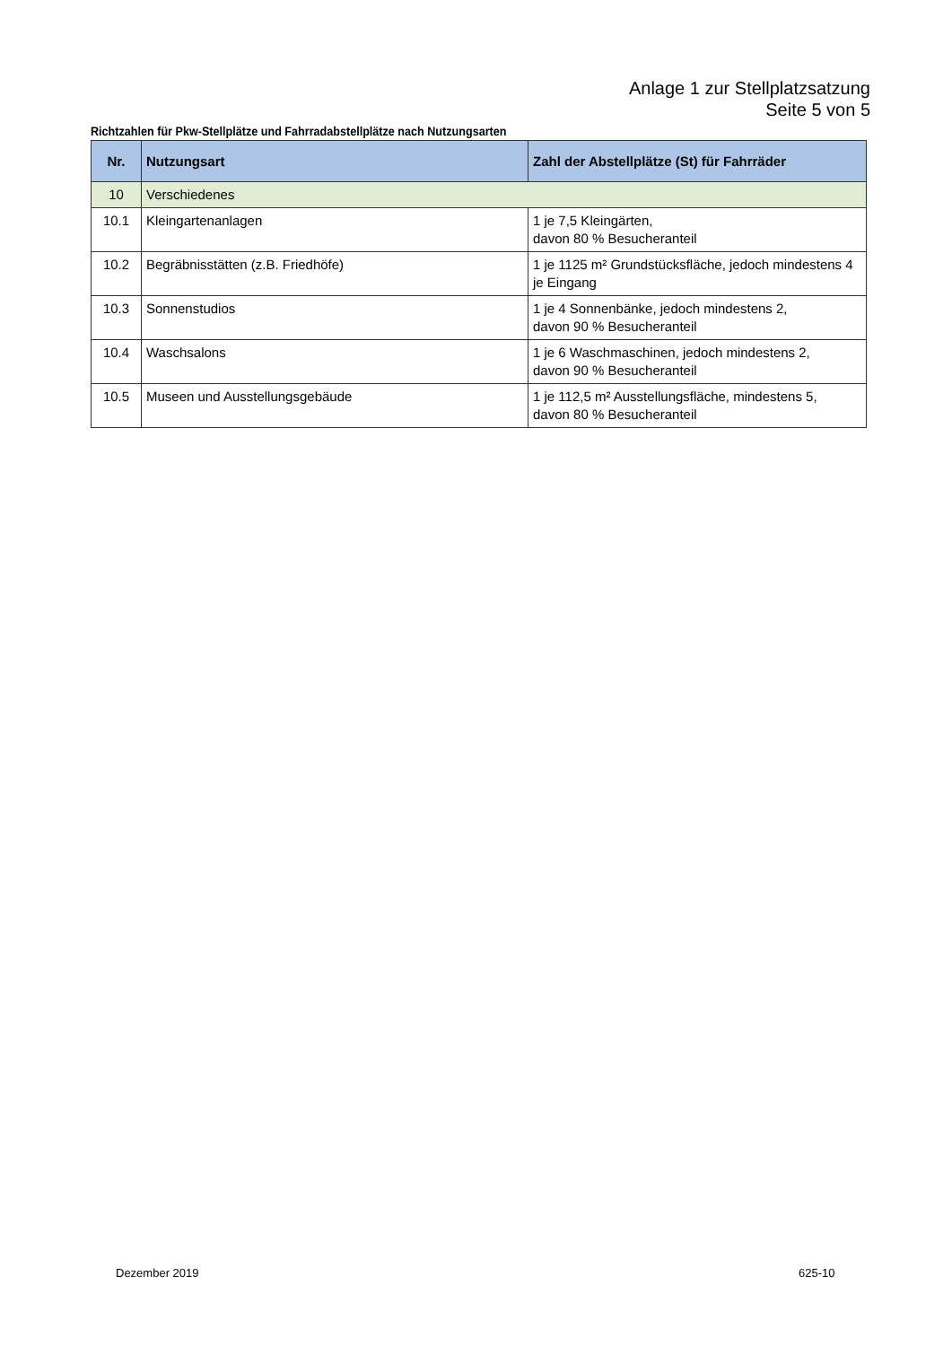Anlage 1 zur Stellplatzsatzung
Seite 5 von 5
Richtzahlen für Pkw-Stellplätze und Fahrradabstellplätze nach Nutzungsarten
| Nr. | Nutzungsart | Zahl der Abstellplätze (St) für Fahrräder |
| --- | --- | --- |
| 10 | Verschiedenes | |
| 10.1 | Kleingartenanlagen | 1 je 7,5 Kleingärten, davon 80 % Besucheranteil |
| 10.2 | Begräbnisstätten (z.B. Friedhöfe) | 1 je 1125 m² Grundstücksfläche, jedoch mindestens 4 je Eingang |
| 10.3 | Sonnenstudios | 1 je 4 Sonnenbänke, jedoch mindestens 2, davon 90 % Besucheranteil |
| 10.4 | Waschsalons | 1 je 6 Waschmaschinen, jedoch mindestens 2, davon 90 % Besucheranteil |
| 10.5 | Museen und Ausstellungsgebäude | 1 je 112,5 m² Ausstellungsfläche, mindestens 5, davon 80 % Besucheranteil |
Dezember 2019 625-10